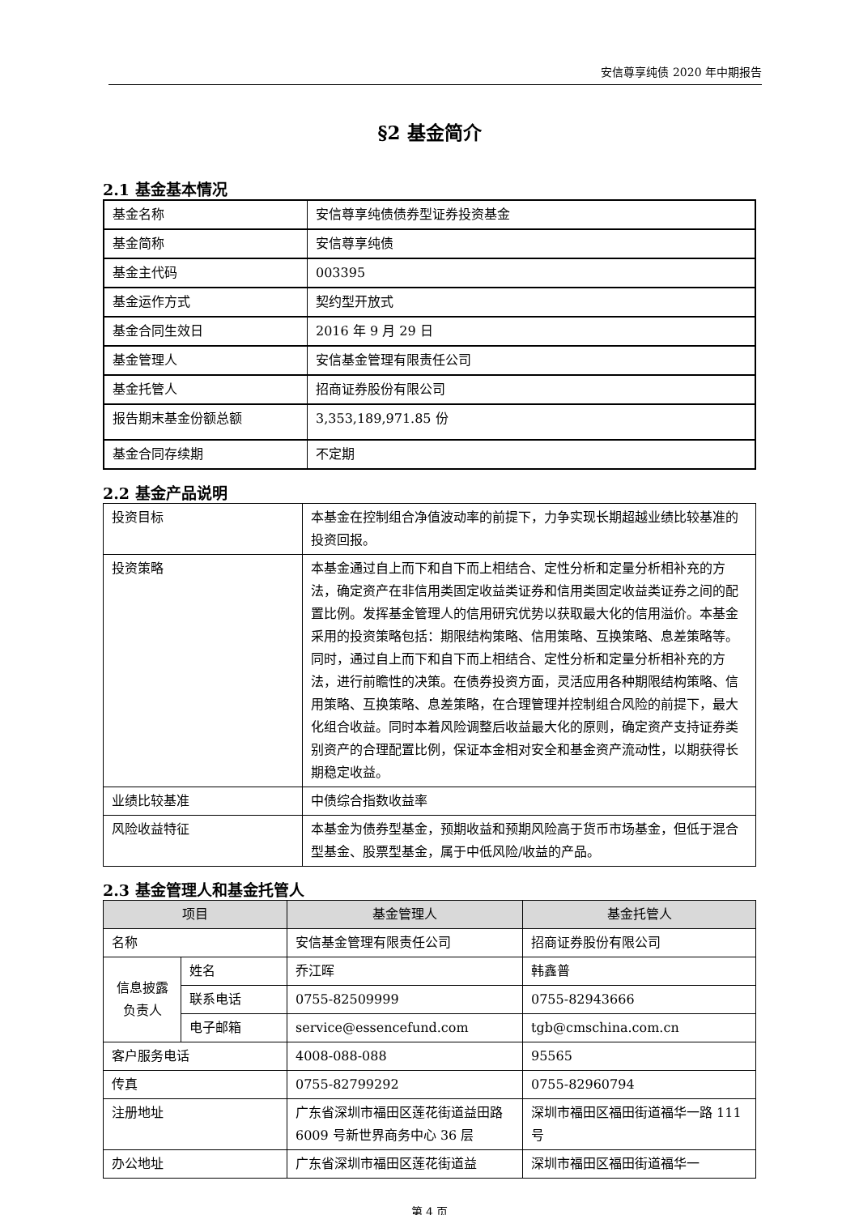安信尊享纯债 2020 年中期报告
§2 基金简介
2.1 基金基本情况
| 基金名称 | 安信尊享纯债债券型证券投资基金 |
| 基金简称 | 安信尊享纯债 |
| 基金主代码 | 003395 |
| 基金运作方式 | 契约型开放式 |
| 基金合同生效日 | 2016 年 9 月 29 日 |
| 基金管理人 | 安信基金管理有限责任公司 |
| 基金托管人 | 招商证券股份有限公司 |
| 报告期末基金份额总额 | 3,353,189,971.85 份 |
| 基金合同存续期 | 不定期 |
2.2 基金产品说明
| 投资目标 | 本基金在控制组合净值波动率的前提下，力争实现长期超越业绩比较基准的投资回报。 |
| 投资策略 | 本基金通过自上而下和自下而上相结合、定性分析和定量分析相补充的方法，确定资产在非信用类固定收益类证券和信用类固定收益类证券之间的配置比例。发挥基金管理人的信用研究优势以获取最大化的信用溢价。本基金采用的投资策略包括：期限结构策略、信用策略、互换策略、息差策略等。同时，通过自上而下和自下而上相结合、定性分析和定量分析相补充的方法，进行前瞻性的决策。在债券投资方面，灵活应用各种期限结构策略、信用策略、互换策略、息差策略，在合理管理并控制组合风险的前提下，最大化组合收益。同时本着风险调整后收益最大化的原则，确定资产支持证券类别资产的合理配置比例，保证本金相对安全和基金资产流动性，以期获得长期稳定收益。 |
| 业绩比较基准 | 中债综合指数收益率 |
| 风险收益特征 | 本基金为债券型基金，预期收益和预期风险高于货币市场基金，但低于混合型基金、股票型基金，属于中低风险/收益的产品。 |
2.3 基金管理人和基金托管人
| 项目 | | 基金管理人 | 基金托管人 |
| --- | --- | --- | --- |
| 名称 | | 安信基金管理有限责任公司 | 招商证券股份有限公司 |
| 信息披露负责人 | 姓名 | 乔江晖 | 韩鑫普 |
| | 联系电话 | 0755-82509999 | 0755-82943666 |
| | 电子邮箱 | service@essencefund.com | tgb@cmschina.com.cn |
| 客户服务电话 | | 4008-088-088 | 95565 |
| 传真 | | 0755-82799292 | 0755-82960794 |
| 注册地址 | | 广东省深圳市福田区莲花街道益田路 6009 号新世界商务中心 36 层 | 深圳市福田区福田街道福华一路 111 号 |
| 办公地址 | | 广东省深圳市福田区莲花街道益 | 深圳市福田区福田街道福华一 |
第 4 页